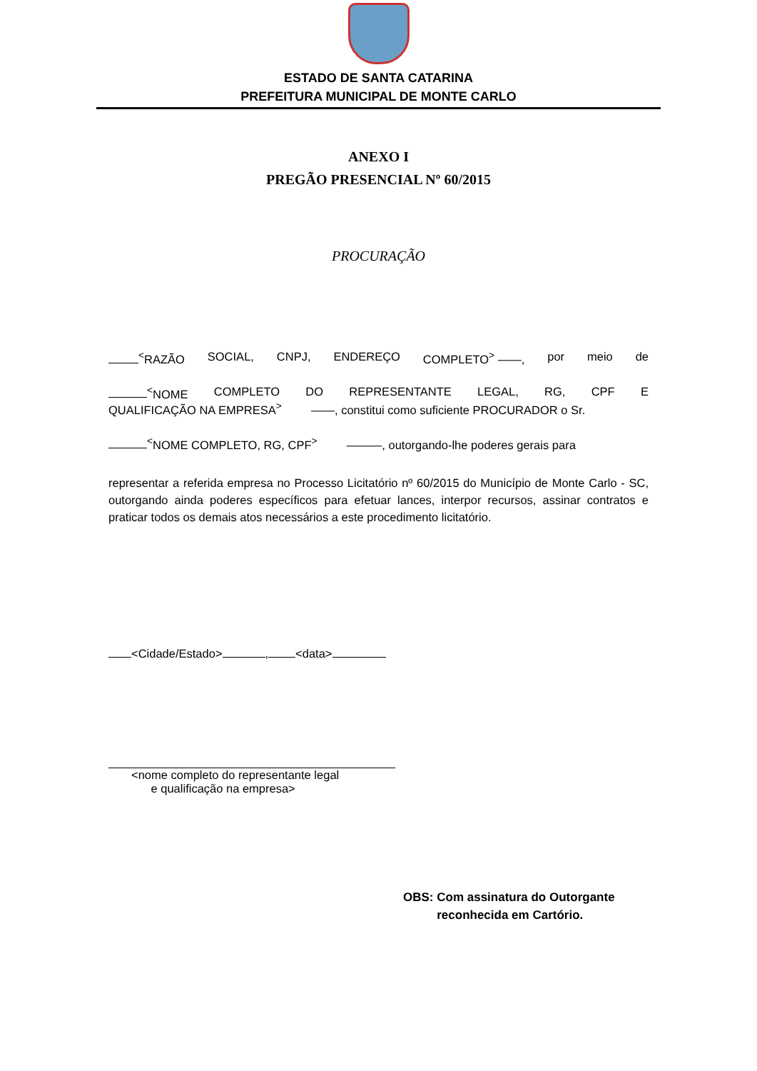ESTADO DE SANTA CATARINA
PREFEITURA MUNICIPAL DE MONTE CARLO
ANEXO I
PREGÃO PRESENCIAL Nº 60/2015
PROCURAÇÃO
<sup><</sup>RAZÃO SOCIAL, CNPJ, ENDEREÇO COMPLETO<sup>></sup> ——, por meio de
<sup><</sup>NOME COMPLETO DO REPRESENTANTE LEGAL, RG, CPF E
QUALIFICAÇÃO NA EMPRESA<sup>></sup> ——, constitui como suficiente PROCURADOR o Sr.
<sup><</sup>NOME COMPLETO, RG, CPF<sup>></sup> ———, outorgando-lhe poderes gerais para
representar a referida empresa no Processo Licitatório nº 60/2015 do Município de Monte Carlo - SC, outorgando ainda poderes específicos para efetuar lances, interpor recursos, assinar contratos e praticar todos os demais atos necessários a este procedimento licitatório.
<Cidade/Estado> , <data>
<nome completo do representante legal
e qualificação na empresa>
OBS: Com assinatura do Outorgante
reconhecida em Cartório.